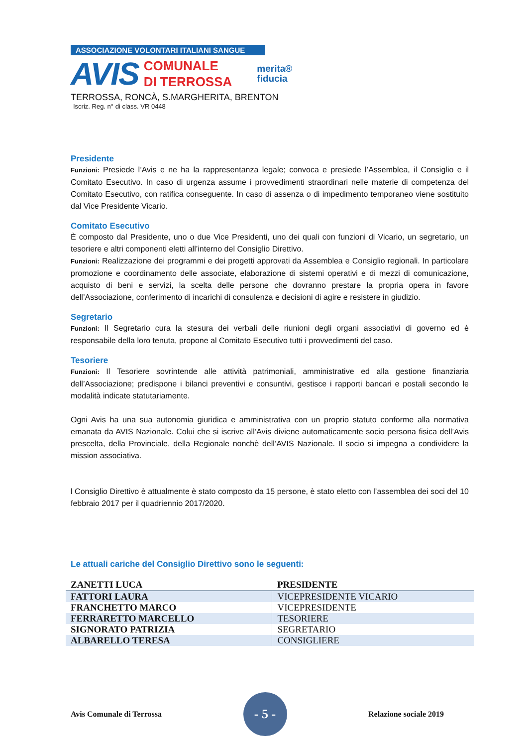ASSOCIAZIONE VOLONTARI ITALIANI SANGUE
AVIS COMUNALE
DI TERROSSA merita®
fiducia
TERROSSA, RONCÀ, S.MARGHERITA, BRENTON
Iscriz. Reg. n° di class. VR 0448
Presidente
Funzioni: Presiede l’Avis e ne ha la rappresentanza legale; convoca e presiede l’Assemblea, il Consiglio e il Comitato Esecutivo. In caso di urgenza assume i provvedimenti straordinari nelle materie di competenza del Comitato Esecutivo, con ratifica conseguente. In caso di assenza o di impedimento temporaneo viene sostituito dal Vice Presidente Vicario.
Comitato Esecutivo
È composto dal Presidente, uno o due Vice Presidenti, uno dei quali con funzioni di Vicario, un segretario, un tesoriere e altri componenti eletti all’interno del Consiglio Direttivo.
Funzioni: Realizzazione dei programmi e dei progetti approvati da Assemblea e Consiglio regionali. In particolare promozione e coordinamento delle associate, elaborazione di sistemi operativi e di mezzi di comunicazione, acquisto di beni e servizi, la scelta delle persone che dovranno prestare la propria opera in favore dell’Associazione, conferimento di incarichi di consulenza e decisioni di agire e resistere in giudizio.
Segretario
Funzioni: Il Segretario cura la stesura dei verbali delle riunioni degli organi associativi di governo ed è responsabile della loro tenuta, propone al Comitato Esecutivo tutti i provvedimenti del caso.
Tesoriere
Funzioni: Il Tesoriere sovrintende alle attività patrimoniali, amministrative ed alla gestione finanziaria dell’Associazione; predispone i bilanci preventivi e consuntivi, gestisce i rapporti bancari e postali secondo le modalità indicate statutariamente.
Ogni Avis ha una sua autonomia giuridica e amministrativa con un proprio statuto conforme alla normativa emanata da AVIS Nazionale. Colui che si iscrive all’Avis diviene automaticamente socio persona fisica dell’Avis prescelta, della Provinciale, della Regionale nonchè dell’AVIS Nazionale. Il socio si impegna a condividere la mission associativa.
l Consiglio Direttivo è attualmente è stato composto da 15 persone, è stato eletto con l’assemblea dei soci del 10 febbraio 2017 per il quadriennio 2017/2020.
Le attuali cariche del Consiglio Direttivo sono le seguenti:
| ZANETTI LUCA | PRESIDENTE |
| --- | --- |
| FATTORI LAURA | VICEPRESIDENTE VICARIO |
| FRANCHETTO MARCO | VICEPRESIDENTE |
| FERRARETTO MARCELLO | TESORIERE |
| SIGNORATO PATRIZIA | SEGRETARIO |
| ALBARELLO TERESA | CONSIGLIERE |
Avis Comunale di Terrossa
- 5 -
Relazione sociale 2019